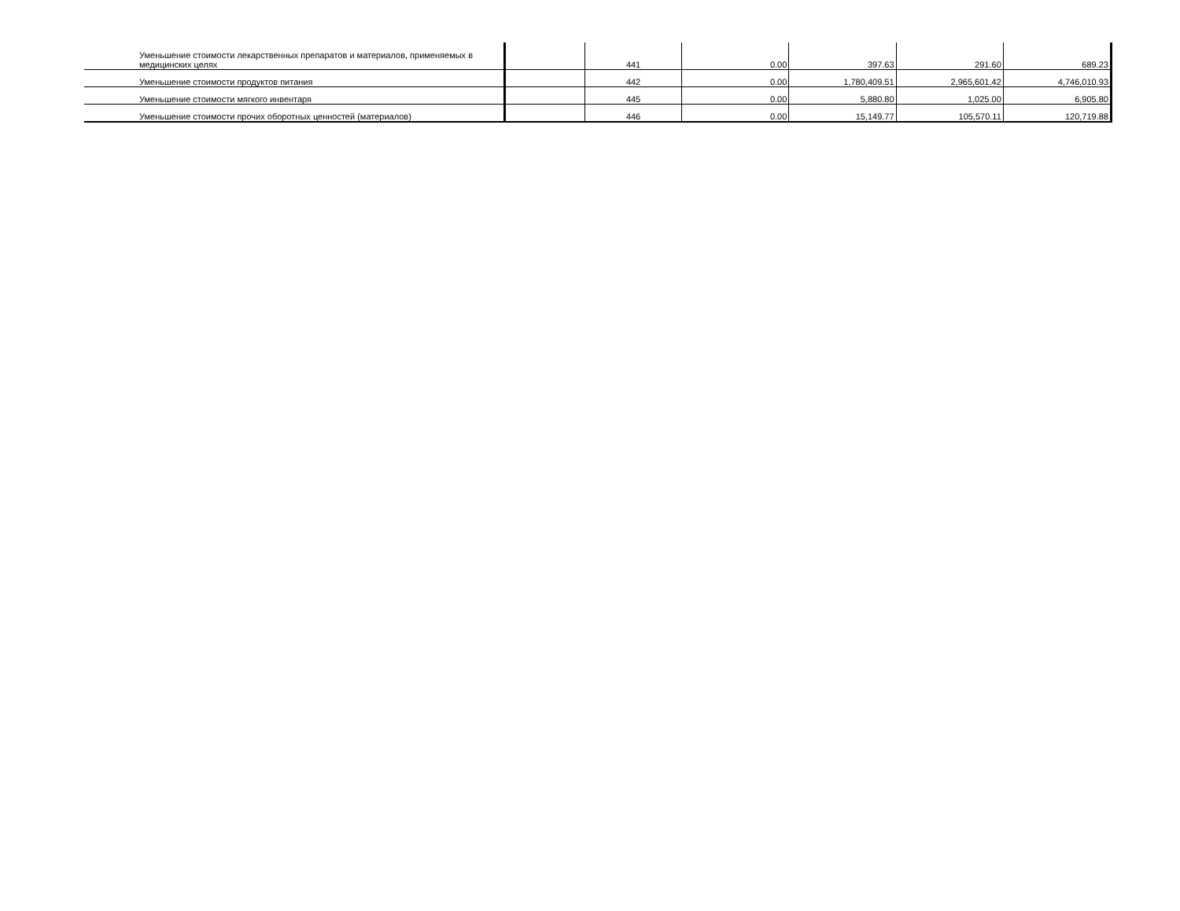| Уменьшение стоимости лекарственных препаратов и материалов, применяемых в медицинских целях | | 441 | 0.00 | 397.63 | 291.60 | 689.23 |
| Уменьшение стоимости продуктов питания | | 442 | 0.00 | 1,780,409.51 | 2,965,601.42 | 4,746,010.93 |
| Уменьшение стоимости мягкого инвентаря | | 445 | 0.00 | 5,880.80 | 1,025.00 | 6,905.80 |
| Уменьшение стоимости прочих оборотных ценностей (материалов) | | 446 | 0.00 | 15,149.77 | 105,570.11 | 120,719.88 |